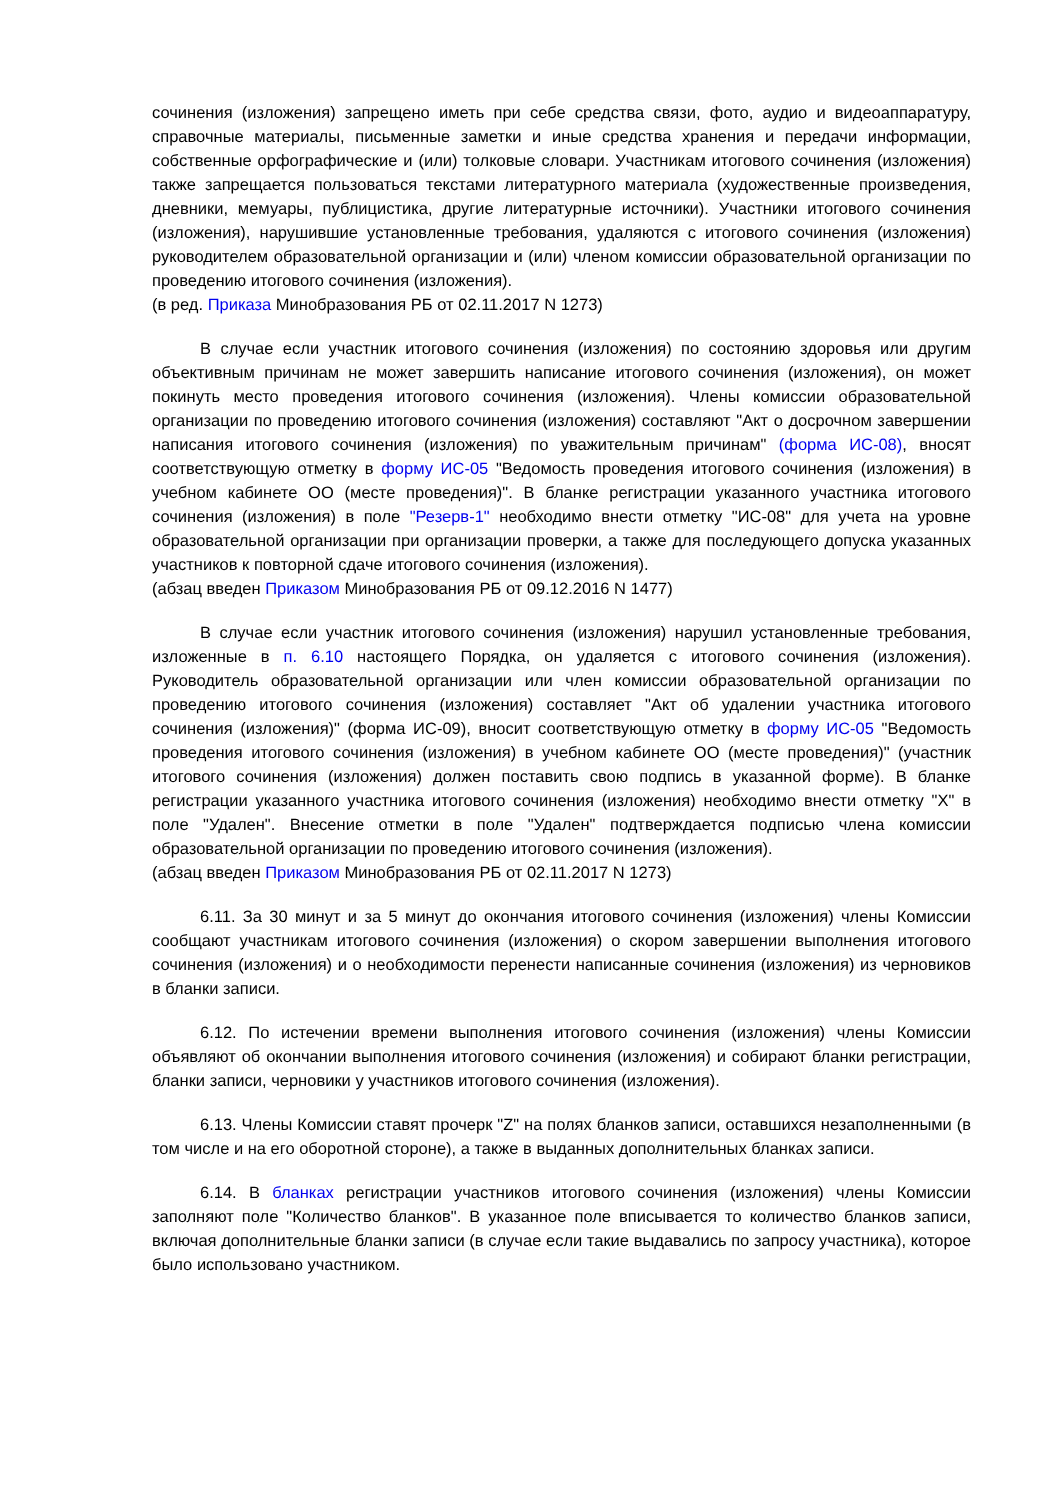сочинения (изложения) запрещено иметь при себе средства связи, фото, аудио и видеоаппаратуру, справочные материалы, письменные заметки и иные средства хранения и передачи информации, собственные орфографические и (или) толковые словари. Участникам итогового сочинения (изложения) также запрещается пользоваться текстами литературного материала (художественные произведения, дневники, мемуары, публицистика, другие литературные источники). Участники итогового сочинения (изложения), нарушившие установленные требования, удаляются с итогового сочинения (изложения) руководителем образовательной организации и (или) членом комиссии образовательной организации по проведению итогового сочинения (изложения).
(в ред. Приказа Минобразования РБ от 02.11.2017 N 1273)
В случае если участник итогового сочинения (изложения) по состоянию здоровья или другим объективным причинам не может завершить написание итогового сочинения (изложения), он может покинуть место проведения итогового сочинения (изложения). Члены комиссии образовательной организации по проведению итогового сочинения (изложения) составляют "Акт о досрочном завершении написания итогового сочинения (изложения) по уважительным причинам" (форма ИС-08), вносят соответствующую отметку в форму ИС-05 "Ведомость проведения итогового сочинения (изложения) в учебном кабинете ОО (месте проведения)". В бланке регистрации указанного участника итогового сочинения (изложения) в поле "Резерв-1" необходимо внести отметку "ИС-08" для учета на уровне образовательной организации при организации проверки, а также для последующего допуска указанных участников к повторной сдаче итогового сочинения (изложения).
(абзац введен Приказом Минобразования РБ от 09.12.2016 N 1477)
В случае если участник итогового сочинения (изложения) нарушил установленные требования, изложенные в п. 6.10 настоящего Порядка, он удаляется с итогового сочинения (изложения). Руководитель образовательной организации или член комиссии образовательной организации по проведению итогового сочинения (изложения) составляет "Акт об удалении участника итогового сочинения (изложения)" (форма ИС-09), вносит соответствующую отметку в форму ИС-05 "Ведомость проведения итогового сочинения (изложения) в учебном кабинете ОО (месте проведения)" (участник итогового сочинения (изложения) должен поставить свою подпись в указанной форме). В бланке регистрации указанного участника итогового сочинения (изложения) необходимо внести отметку "X" в поле "Удален". Внесение отметки в поле "Удален" подтверждается подписью члена комиссии образовательной организации по проведению итогового сочинения (изложения).
(абзац введен Приказом Минобразования РБ от 02.11.2017 N 1273)
6.11. За 30 минут и за 5 минут до окончания итогового сочинения (изложения) члены Комиссии сообщают участникам итогового сочинения (изложения) о скором завершении выполнения итогового сочинения (изложения) и о необходимости перенести написанные сочинения (изложения) из черновиков в бланки записи.
6.12. По истечении времени выполнения итогового сочинения (изложения) члены Комиссии объявляют об окончании выполнения итогового сочинения (изложения) и собирают бланки регистрации, бланки записи, черновики у участников итогового сочинения (изложения).
6.13. Члены Комиссии ставят прочерк "Z" на полях бланков записи, оставшихся незаполненными (в том числе и на его оборотной стороне), а также в выданных дополнительных бланках записи.
6.14. В бланках регистрации участников итогового сочинения (изложения) члены Комиссии заполняют поле "Количество бланков". В указанное поле вписывается то количество бланков записи, включая дополнительные бланки записи (в случае если такие выдавались по запросу участника), которое было использовано участником.